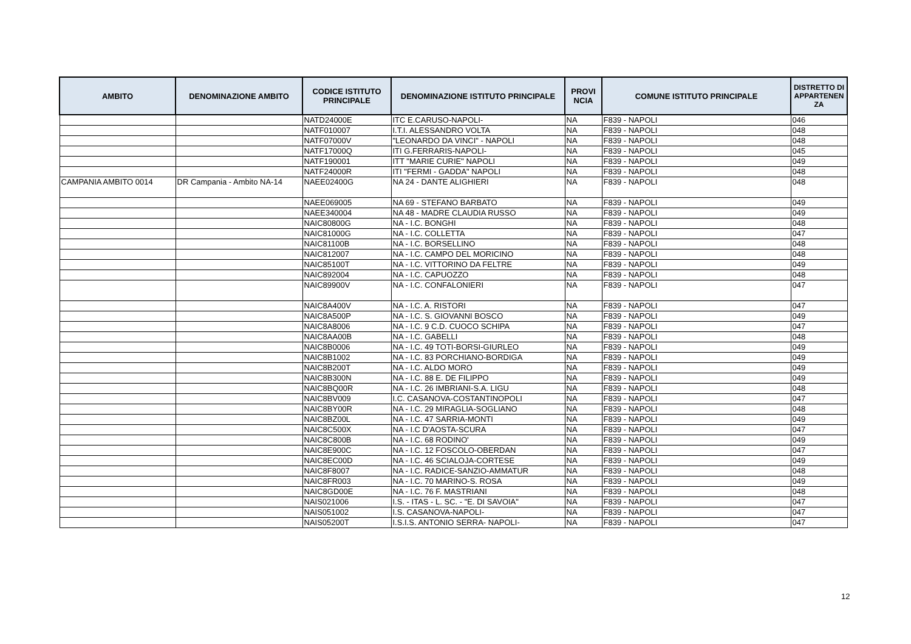| AMBITO | DENOMINAZIONE AMBITO | CODICE ISTITUTO PRINCIPALE | DENOMINAZIONE ISTITUTO PRINCIPALE | PROVI NCIA | COMUNE ISTITUTO PRINCIPALE | DISTRETTO DI APPARTENEN ZA |
| --- | --- | --- | --- | --- | --- | --- |
| | | NATD24000E | ITC E.CARUSO-NAPOLI- | NA | F839 - NAPOLI | 046 |
| | | NATF010007 | I.T.I. ALESSANDRO VOLTA | NA | F839 - NAPOLI | 048 |
| | | NATF07000V | "LEONARDO DA VINCI" - NAPOLI | NA | F839 - NAPOLI | 048 |
| | | NATF17000Q | ITI G.FERRARIS-NAPOLI- | NA | F839 - NAPOLI | 045 |
| | | NATF190001 | ITT "MARIE CURIE" NAPOLI | NA | F839 - NAPOLI | 049 |
| | | NATF24000R | ITI "FERMI - GADDA" NAPOLI | NA | F839 - NAPOLI | 048 |
| CAMPANIA AMBITO 0014 | DR Campania - Ambito NA-14 | NAEE02400G | NA 24 - DANTE ALIGHIERI | NA | F839 - NAPOLI | 048 |
| | | NAEE069005 | NA 69 - STEFANO BARBATO | NA | F839 - NAPOLI | 049 |
| | | NAEE340004 | NA 48 - MADRE CLAUDIA RUSSO | NA | F839 - NAPOLI | 049 |
| | | NAIC80800G | NA - I.C. BONGHI | NA | F839 - NAPOLI | 048 |
| | | NAIC81000G | NA - I.C. COLLETTA | NA | F839 - NAPOLI | 047 |
| | | NAIC81100B | NA - I.C. BORSELLINO | NA | F839 - NAPOLI | 048 |
| | | NAIC812007 | NA - I.C. CAMPO DEL MORICINO | NA | F839 - NAPOLI | 048 |
| | | NAIC85100T | NA - I.C. VITTORINO DA FELTRE | NA | F839 - NAPOLI | 049 |
| | | NAIC892004 | NA - I.C. CAPUOZZO | NA | F839 - NAPOLI | 048 |
| | | NAIC89900V | NA - I.C. CONFALONIERI | NA | F839 - NAPOLI | 047 |
| | | NAIC8A400V | NA - I.C. A. RISTORI | NA | F839 - NAPOLI | 047 |
| | | NAIC8A500P | NA - I.C. S. GIOVANNI BOSCO | NA | F839 - NAPOLI | 049 |
| | | NAIC8A8006 | NA - I.C. 9 C.D. CUOCO SCHIPA | NA | F839 - NAPOLI | 047 |
| | | NAIC8AA00B | NA - I.C. GABELLI | NA | F839 - NAPOLI | 048 |
| | | NAIC8B0006 | NA - I.C. 49 TOTI-BORSI-GIURLEO | NA | F839 - NAPOLI | 049 |
| | | NAIC8B1002 | NA - I.C. 83 PORCHIANO-BORDIGA | NA | F839 - NAPOLI | 049 |
| | | NAIC8B200T | NA - I.C. ALDO MORO | NA | F839 - NAPOLI | 049 |
| | | NAIC8B300N | NA - I.C. 88 E. DE FILIPPO | NA | F839 - NAPOLI | 049 |
| | | NAIC8BQ00R | NA - I.C. 26 IMBRIANI-S.A. LIGU | NA | F839 - NAPOLI | 048 |
| | | NAIC8BV009 | I.C. CASANOVA-COSTANTINOPOLI | NA | F839 - NAPOLI | 047 |
| | | NAIC8BY00R | NA - I.C. 29 MIRAGLIA-SOGLIANO | NA | F839 - NAPOLI | 048 |
| | | NAIC8BZ00L | NA - I.C. 47 SARRIA-MONTI | NA | F839 - NAPOLI | 049 |
| | | NAIC8C500X | NA - I.C D'AOSTA-SCURA | NA | F839 - NAPOLI | 047 |
| | | NAIC8C800B | NA - I.C. 68 RODINO' | NA | F839 - NAPOLI | 049 |
| | | NAIC8E900C | NA - I.C. 12 FOSCOLO-OBERDAN | NA | F839 - NAPOLI | 047 |
| | | NAIC8EC00D | NA - I.C. 46 SCIALOJA-CORTESE | NA | F839 - NAPOLI | 049 |
| | | NAIC8F8007 | NA - I.C. RADICE-SANZIO-AMMATUR | NA | F839 - NAPOLI | 048 |
| | | NAIC8FR003 | NA - I.C. 70 MARINO-S. ROSA | NA | F839 - NAPOLI | 049 |
| | | NAIC8GD00E | NA - I.C. 76 F. MASTRIANI | NA | F839 - NAPOLI | 048 |
| | | NAIS021006 | I.S. - ITAS - L. SC. - "E. DI SAVOIA" | NA | F839 - NAPOLI | 047 |
| | | NAIS051002 | I.S. CASANOVA-NAPOLI- | NA | F839 - NAPOLI | 047 |
| | | NAIS05200T | I.S.I.S. ANTONIO SERRA- NAPOLI- | NA | F839 - NAPOLI | 047 |
12